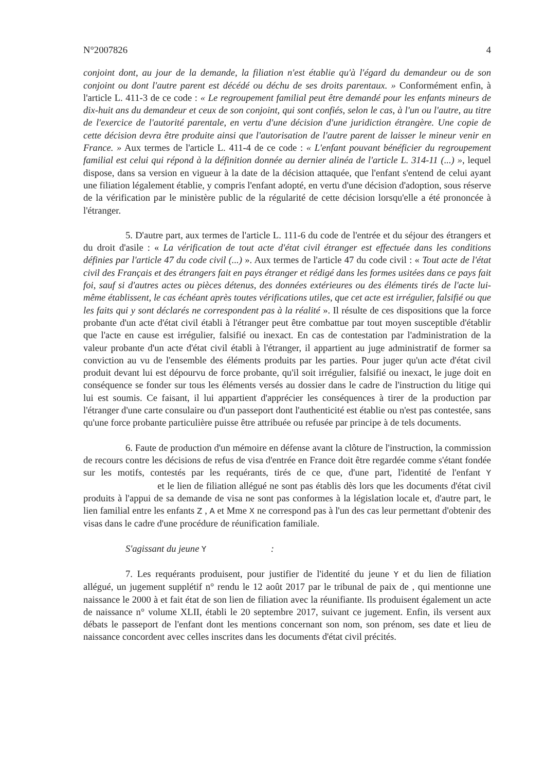N°2007826 4
conjoint dont, au jour de la demande, la filiation n'est établie qu'à l'égard du demandeur ou de son conjoint ou dont l'autre parent est décédé ou déchu de ses droits parentaux. » Conformément enfin, à l'article L. 411-3 de ce code : « Le regroupement familial peut être demandé pour les enfants mineurs de dix-huit ans du demandeur et ceux de son conjoint, qui sont confiés, selon le cas, à l'un ou l'autre, au titre de l'exercice de l'autorité parentale, en vertu d'une décision d'une juridiction étrangère. Une copie de cette décision devra être produite ainsi que l'autorisation de l'autre parent de laisser le mineur venir en France. » Aux termes de l'article L. 411-4 de ce code : « L'enfant pouvant bénéficier du regroupement familial est celui qui répond à la définition donnée au dernier alinéa de l'article L. 314-11 (...) », lequel dispose, dans sa version en vigueur à la date de la décision attaquée, que l'enfant s'entend de celui ayant une filiation légalement établie, y compris l'enfant adopté, en vertu d'une décision d'adoption, sous réserve de la vérification par le ministère public de la régularité de cette décision lorsqu'elle a été prononcée à l'étranger.
5. D'autre part, aux termes de l'article L. 111-6 du code de l'entrée et du séjour des étrangers et du droit d'asile : « La vérification de tout acte d'état civil étranger est effectuée dans les conditions définies par l'article 47 du code civil (...) ». Aux termes de l'article 47 du code civil : « Tout acte de l'état civil des Français et des étrangers fait en pays étranger et rédigé dans les formes usitées dans ce pays fait foi, sauf si d'autres actes ou pièces détenus, des données extérieures ou des éléments tirés de l'acte lui-même établissent, le cas échéant après toutes vérifications utiles, que cet acte est irrégulier, falsifié ou que les faits qui y sont déclarés ne correspondent pas à la réalité ». Il résulte de ces dispositions que la force probante d'un acte d'état civil établi à l'étranger peut être combattue par tout moyen susceptible d'établir que l'acte en cause est irrégulier, falsifié ou inexact. En cas de contestation par l'administration de la valeur probante d'un acte d'état civil établi à l'étranger, il appartient au juge administratif de former sa conviction au vu de l'ensemble des éléments produits par les parties. Pour juger qu'un acte d'état civil produit devant lui est dépourvu de force probante, qu'il soit irrégulier, falsifié ou inexact, le juge doit en conséquence se fonder sur tous les éléments versés au dossier dans le cadre de l'instruction du litige qui lui est soumis. Ce faisant, il lui appartient d'apprécier les conséquences à tirer de la production par l'étranger d'une carte consulaire ou d'un passeport dont l'authenticité est établie ou n'est pas contestée, sans qu'une force probante particulière puisse être attribuée ou refusée par principe à de tels documents.
6. Faute de production d'un mémoire en défense avant la clôture de l'instruction, la commission de recours contre les décisions de refus de visa d'entrée en France doit être regardée comme s'étant fondée sur les motifs, contestés par les requérants, tirés de ce que, d'une part, l'identité de l'enfant Y et le lien de filiation allégué ne sont pas établis dès lors que les documents d'état civil produits à l'appui de sa demande de visa ne sont pas conformes à la législation locale et, d'autre part, le lien familial entre les enfants Z , A et Mme X ne correspond pas à l'un des cas leur permettant d'obtenir des visas dans le cadre d'une procédure de réunification familiale.
S'agissant du jeune Y :
7. Les requérants produisent, pour justifier de l'identité du jeune Y et du lien de filiation allégué, un jugement supplétif n° rendu le 12 août 2017 par le tribunal de paix de , qui mentionne une naissance le 2000 à et fait état de son lien de filiation avec la réunifiante. Ils produisent également un acte de naissance n° volume XLII, établi le 20 septembre 2017, suivant ce jugement. Enfin, ils versent aux débats le passeport de l'enfant dont les mentions concernant son nom, son prénom, ses date et lieu de naissance concordent avec celles inscrites dans les documents d'état civil précités.